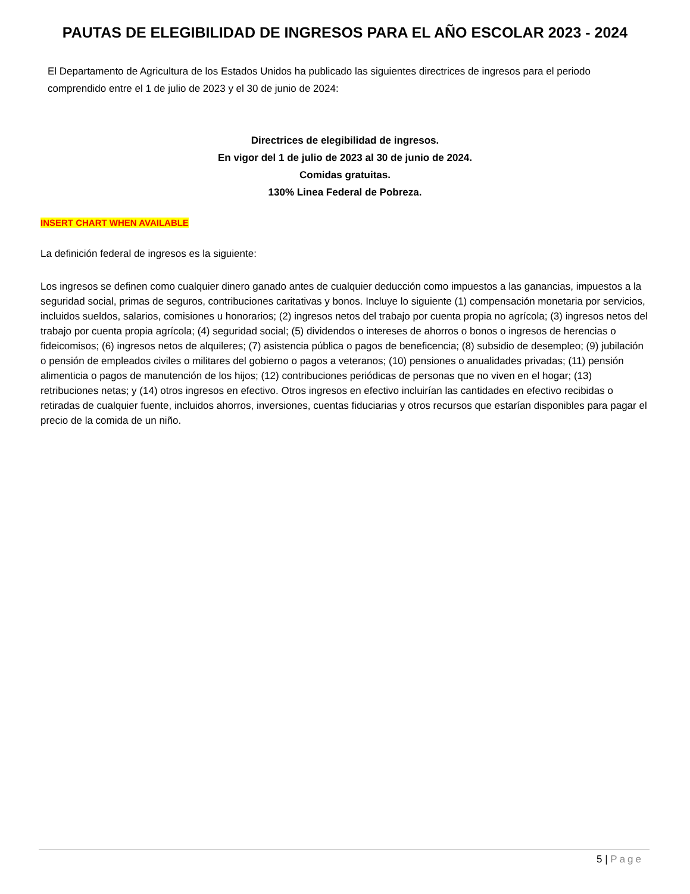PAUTAS DE ELEGIBILIDAD DE INGRESOS PARA EL AÑO ESCOLAR 2023 - 2024
El Departamento de Agricultura de los Estados Unidos ha publicado las siguientes directrices de ingresos para el periodo comprendido entre el 1 de julio de 2023 y el 30 de junio de 2024:
Directrices de elegibilidad de ingresos.
En vigor del 1 de julio de 2023 al 30 de junio de 2024.
Comidas gratuitas.
130% Linea Federal de Pobreza.
INSERT CHART WHEN AVAILABLE
La definición federal de ingresos es la siguiente:
Los ingresos se definen como cualquier dinero ganado antes de cualquier deducción como impuestos a las ganancias, impuestos a la seguridad social, primas de seguros, contribuciones caritativas y bonos. Incluye lo siguiente (1) compensación monetaria por servicios, incluidos sueldos, salarios, comisiones u honorarios; (2) ingresos netos del trabajo por cuenta propia no agrícola; (3) ingresos netos del trabajo por cuenta propia agrícola; (4) seguridad social; (5) dividendos o intereses de ahorros o bonos o ingresos de herencias o fideicomisos; (6) ingresos netos de alquileres; (7) asistencia pública o pagos de beneficencia; (8) subsidio de desempleo; (9) jubilación o pensión de empleados civiles o militares del gobierno o pagos a veteranos; (10) pensiones o anualidades privadas; (11) pensión alimenticia o pagos de manutención de los hijos; (12) contribuciones periódicas de personas que no viven en el hogar; (13) retribuciones netas; y (14) otros ingresos en efectivo. Otros ingresos en efectivo incluirían las cantidades en efectivo recibidas o retiradas de cualquier fuente, incluidos ahorros, inversiones, cuentas fiduciarias y otros recursos que estarían disponibles para pagar el precio de la comida de un niño.
5 | Page